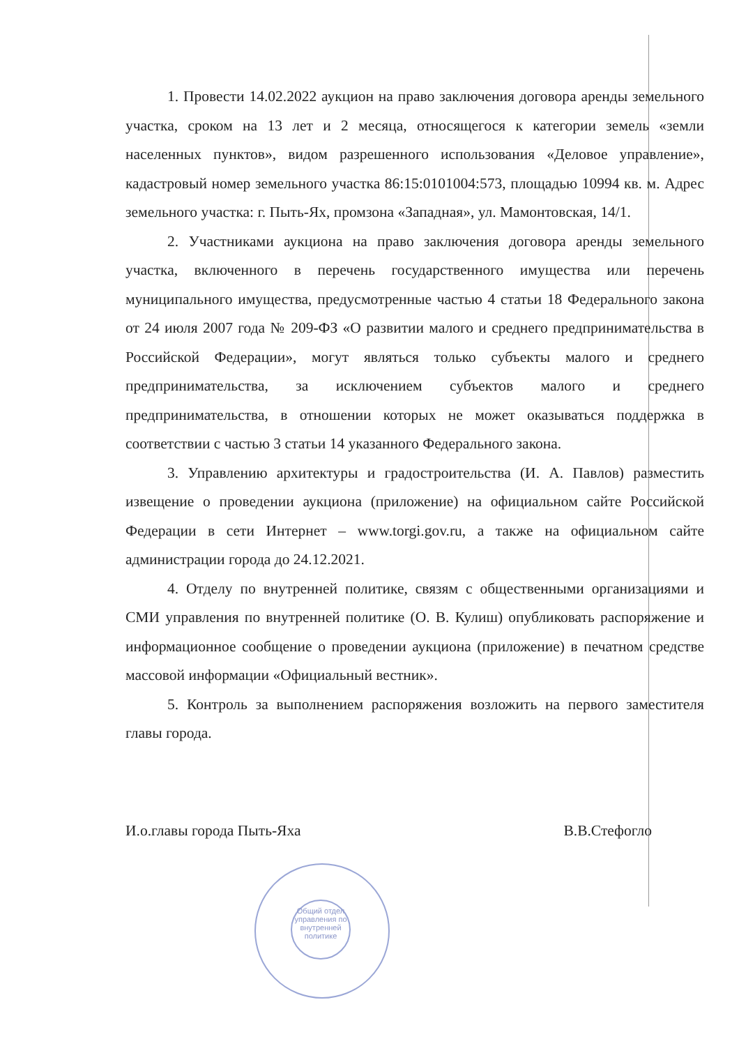Общий отдел управления по внутренней политике
1. Провести 14.02.2022 аукцион на право заключения договора аренды земельного участка, сроком на 13 лет и 2 месяца, относящегося к категории земель «земли населенных пунктов», видом разрешенного использования «Деловое управление», кадастровый номер земельного участка 86:15:0101004:573, площадью 10994 кв. м. Адрес земельного участка: г. Пыть-Ях, промзона «Западная», ул. Мамонтовская, 14/1.
2. Участниками аукциона на право заключения договора аренды земельного участка, включенного в перечень государственного имущества или перечень муниципального имущества, предусмотренные частью 4 статьи 18 Федерального закона от 24 июля 2007 года № 209-ФЗ «О развитии малого и среднего предпринимательства в Российской Федерации», могут являться только субъекты малого и среднего предпринимательства, за исключением субъектов малого и среднего предпринимательства, в отношении которых не может оказываться поддержка в соответствии с частью 3 статьи 14 указанного Федерального закона.
3. Управлению архитектуры и градостроительства (И. А. Павлов) разместить извещение о проведении аукциона (приложение) на официальном сайте Российской Федерации в сети Интернет – www.torgi.gov.ru, а также на официальном сайте администрации города до 24.12.2021.
4. Отделу по внутренней политике, связям с общественными организациями и СМИ управления по внутренней политике (О. В. Кулиш) опубликовать распоряжение и информационное сообщение о проведении аукциона (приложение) в печатном средстве массовой информации «Официальный вестник».
5. Контроль за выполнением распоряжения возложить на первого заместителя главы города.
И.о.главы города Пыть-Яха В.В.Стефогло